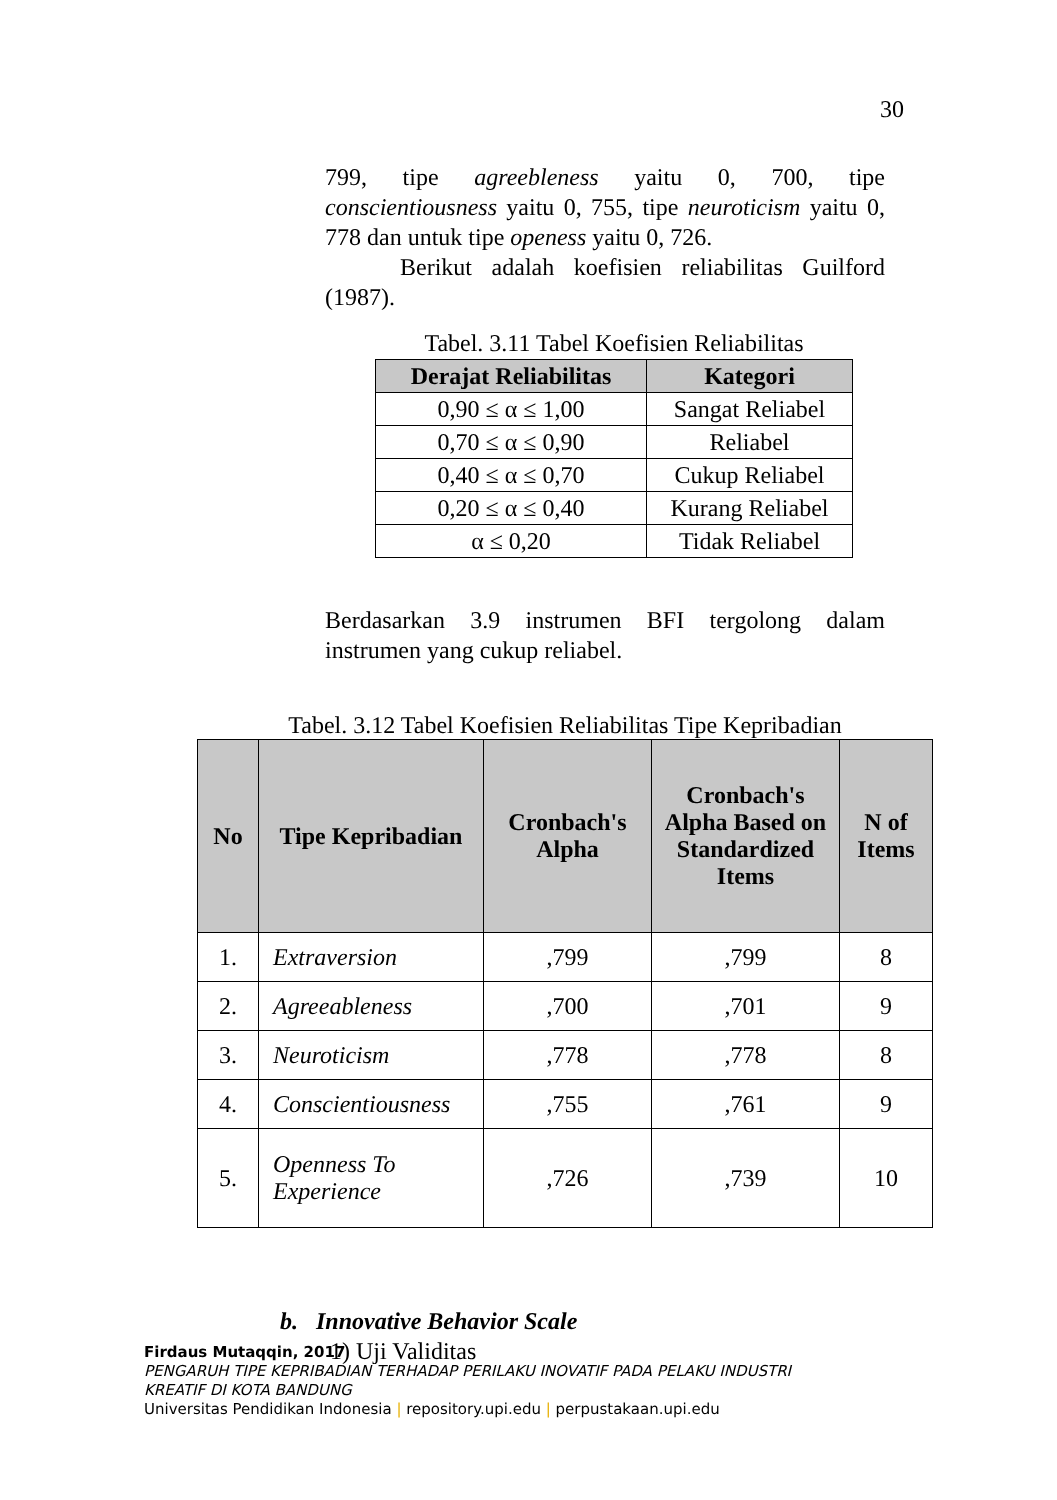30
799, tipe agreebleness yaitu 0, 700, tipe conscientiousness yaitu 0, 755, tipe neuroticism yaitu 0, 778 dan untuk tipe openess yaitu 0, 726.
Berikut adalah koefisien reliabilitas Guilford (1987).
Tabel. 3.11 Tabel Koefisien Reliabilitas
| Derajat Reliabilitas | Kategori |
| --- | --- |
| 0,90 ≤ α ≤ 1,00 | Sangat Reliabel |
| 0,70 ≤ α ≤ 0,90 | Reliabel |
| 0,40 ≤ α ≤ 0,70 | Cukup Reliabel |
| 0,20 ≤ α ≤ 0,40 | Kurang Reliabel |
| α ≤ 0,20 | Tidak Reliabel |
Berdasarkan 3.9 instrumen BFI tergolong dalam instrumen yang cukup reliabel.
Tabel. 3.12 Tabel Koefisien Reliabilitas Tipe Kepribadian
| No | Tipe Kepribadian | Cronbach's Alpha | Cronbach's Alpha Based on Standardized Items | N of Items |
| --- | --- | --- | --- | --- |
| 1. | Extraversion | ,799 | ,799 | 8 |
| 2. | Agreeableness | ,700 | ,701 | 9 |
| 3. | Neuroticism | ,778 | ,778 | 8 |
| 4. | Conscientiousness | ,755 | ,761 | 9 |
| 5. | Openness To Experience | ,726 | ,739 | 10 |
b. Innovative Behavior Scale
1) Uji Validitas
Firdaus Mutaqqin, 2017
PENGARUH TIPE KEPRIBADIAN TERHADAP PERILAKU INOVATIF PADA PELAKU INDUSTRI
KREATIF DI KOTA BANDUNG
Universitas Pendidikan Indonesia | repository.upi.edu | perpustakaan.upi.edu